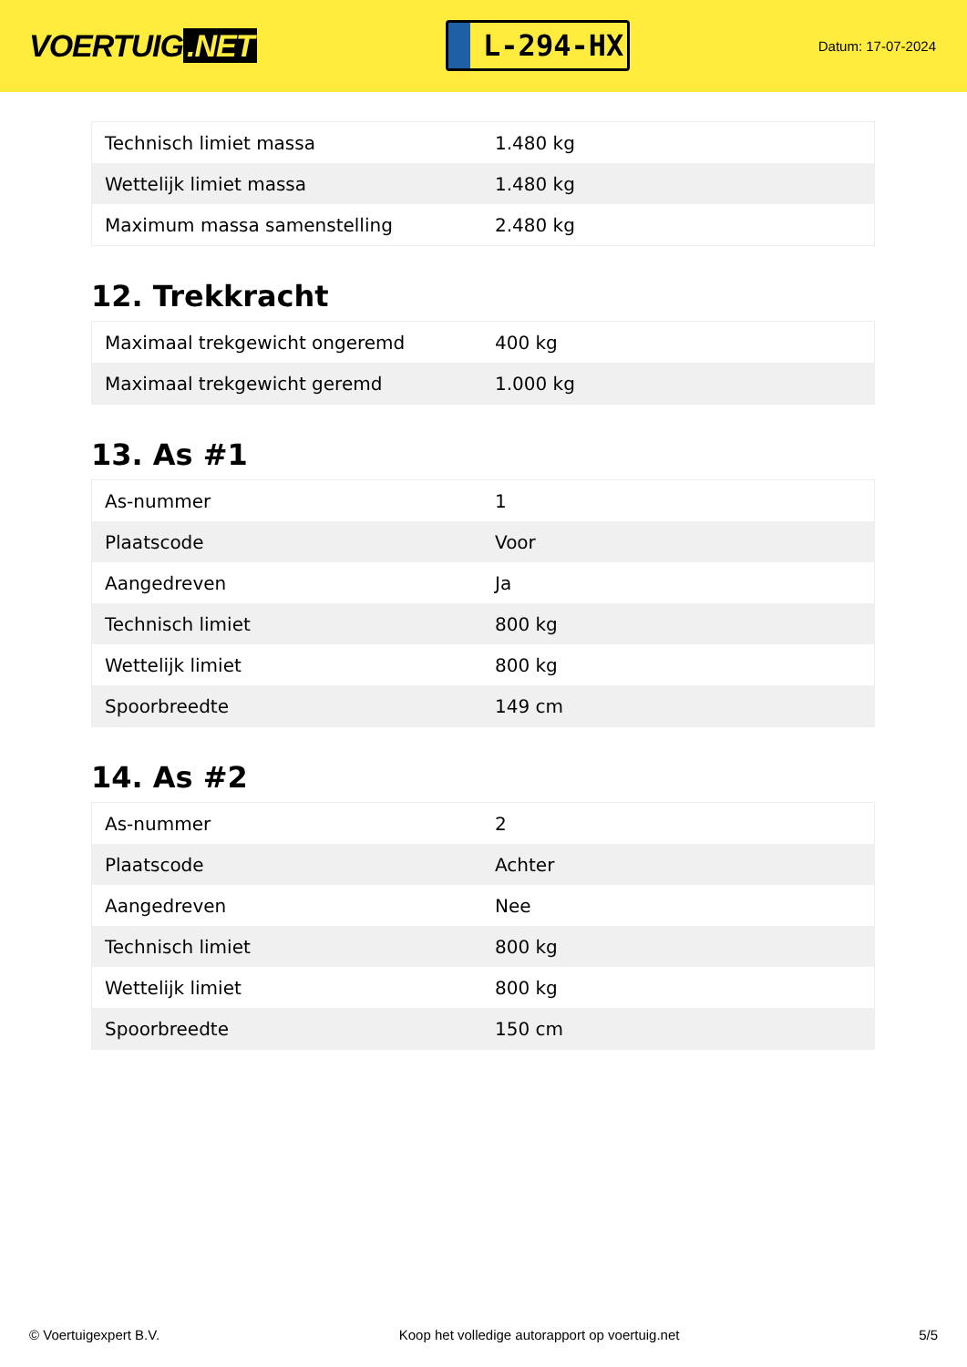VOERTUIG.NET
L-294-HX
Datum: 17-07-2024
| Technisch limiet massa | 1.480 kg |
| Wettelijk limiet massa | 1.480 kg |
| Maximum massa samenstelling | 2.480 kg |
12. Trekkracht
| Maximaal trekgewicht ongeremd | 400 kg |
| Maximaal trekgewicht geremd | 1.000 kg |
13. As #1
| As-nummer | 1 |
| Plaatscode | Voor |
| Aangedreven | Ja |
| Technisch limiet | 800 kg |
| Wettelijk limiet | 800 kg |
| Spoorbreedte | 149 cm |
14. As #2
| As-nummer | 2 |
| Plaatscode | Achter |
| Aangedreven | Nee |
| Technisch limiet | 800 kg |
| Wettelijk limiet | 800 kg |
| Spoorbreedte | 150 cm |
© Voertuigexpert B.V. Koop het volledige autorapport op voertuig.net 5/5